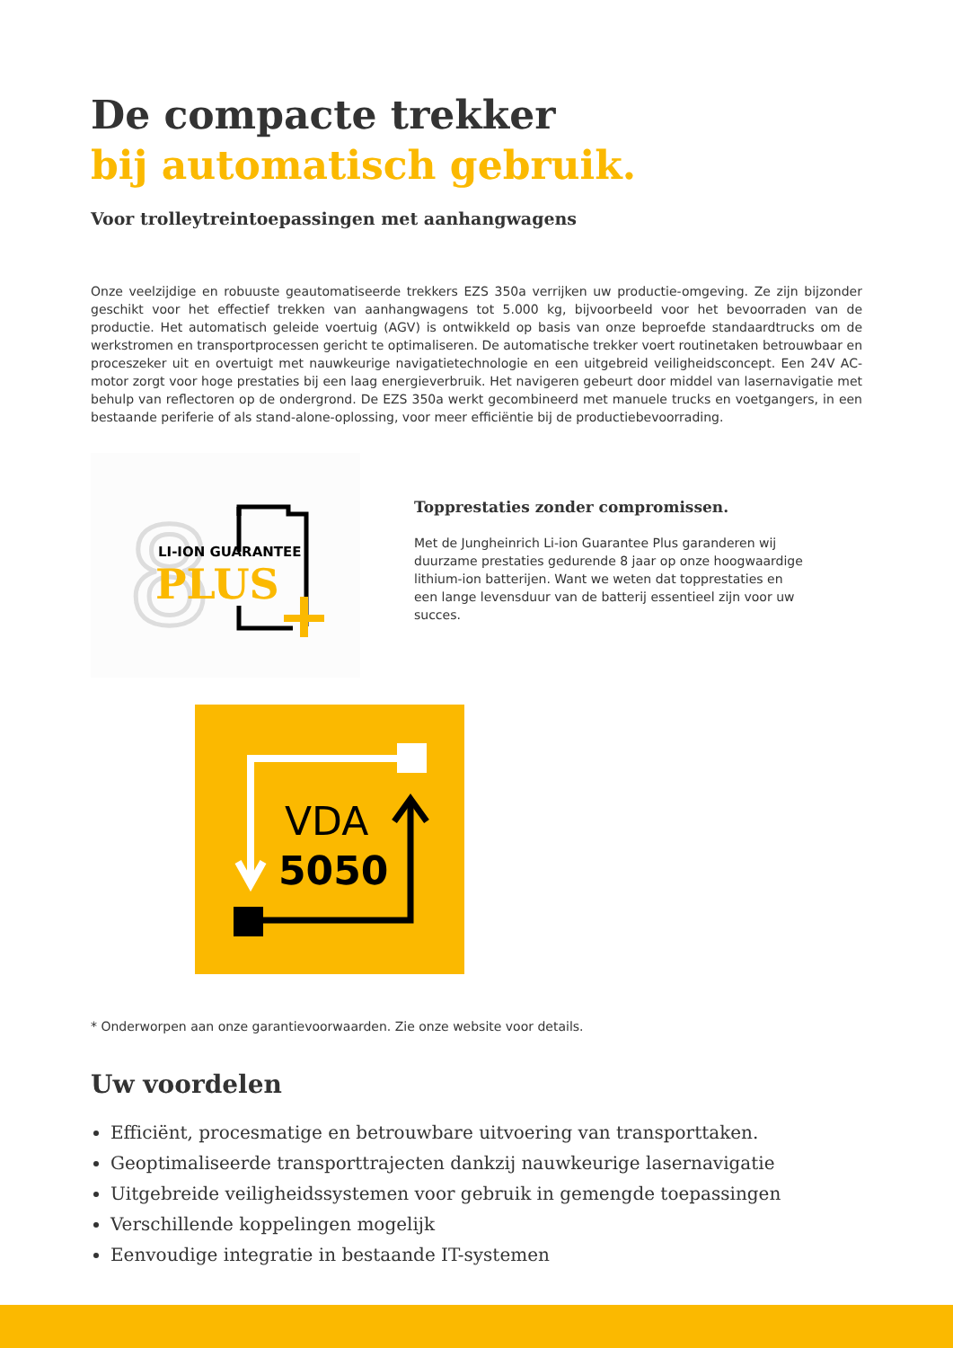De compacte trekker
bij automatisch gebruik.
Voor trolleytreintoepassingen met aanhangwagens
Onze veelzijdige en robuuste geautomatiseerde trekkers EZS 350a verrijken uw productie-omgeving. Ze zijn bijzonder geschikt voor het effectief trekken van aanhangwagens tot 5.000 kg, bijvoorbeeld voor het bevoorraden van de productie. Het automatisch geleide voertuig (AGV) is ontwikkeld op basis van onze beproefde standaardtrucks om de werkstromen en transportprocessen gericht te optimaliseren. De automatische trekker voert routinetaken betrouwbaar en proceszeker uit en overtuigt met nauwkeurige navigatietechnologie en een uitgebreid veiligheidsconcept. Een 24V AC-motor zorgt voor hoge prestaties bij een laag energieverbruik. Het navigeren gebeurt door middel van lasernavigatie met behulp van reflectoren op de ondergrond. De EZS 350a werkt gecombineerd met manuele trucks en voetgangers, in een bestaande periferie of als stand-alone-oplossing, voor meer efficiëntie bij de productiebevoorrading.
8
LI-ION GUARANTEE
PLUS
Topprestaties zonder compromissen.
Met de Jungheinrich Li-ion Guarantee Plus garanderen wij duurzame prestaties gedurende 8 jaar op onze hoogwaardige lithium-ion batterijen. Want we weten dat topprestaties en een lange levensduur van de batterij essentieel zijn voor uw succes.
VDA
5050
* Onderworpen aan onze garantievoorwaarden. Zie onze website voor details.
Uw voordelen
Efficiënt, procesmatige en betrouwbare uitvoering van transporttaken.
Geoptimaliseerde transporttrajecten dankzij nauwkeurige lasernavigatie
Uitgebreide veiligheidssystemen voor gebruik in gemengde toepassingen
Verschillende koppelingen mogelijk
Eenvoudige integratie in bestaande IT-systemen